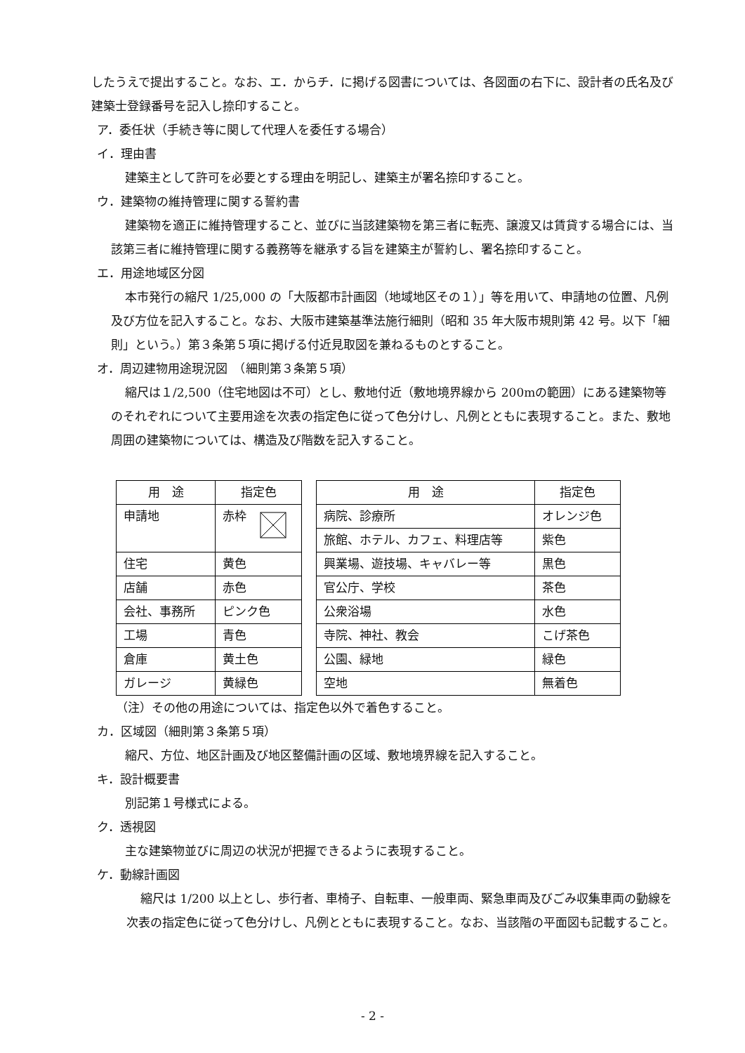したうえで提出すること。なお、エ．からチ．に掲げる図書については、各図面の右下に、設計者の氏名及び建築士登録番号を記入し捺印すること。
ア．委任状（手続き等に関して代理人を委任する場合）
イ．理由書
建築主として許可を必要とする理由を明記し、建築主が署名捺印すること。
ウ．建築物の維持管理に関する誓約書
建築物を適正に維持管理すること、並びに当該建築物を第三者に転売、譲渡又は賃貸する場合には、当該第三者に維持管理に関する義務等を継承する旨を建築主が誓約し、署名捺印すること。
エ．用途地域区分図
本市発行の縮尺 1/25,000 の「大阪都市計画図（地域地区その１）」等を用いて、申請地の位置、凡例及び方位を記入すること。なお、大阪市建築基準法施行細則（昭和 35 年大阪市規則第 42 号。以下「細則」という。）第３条第５項に掲げる付近見取図を兼ねるものとすること。
オ．周辺建物用途現況図　（細則第３条第５項）
縮尺は１/2,500（住宅地図は不可）とし、敷地付近（敷地境界線から 200mの範囲）にある建築物等のそれぞれについて主要用途を次表の指定色に従って色分けし、凡例とともに表現すること。また、敷地周囲の建築物については、構造及び階数を記入すること。
| 用 途 | 指定色 |
| --- | --- |
| 申請地 | 赤枠 |
| 住宅 | 黄色 |
| 店舗 | 赤色 |
| 会社、事務所 | ピンク色 |
| 工場 | 青色 |
| 倉庫 | 黄土色 |
| ガレージ | 黄緑色 |
| 用 途 | 指定色 |
| --- | --- |
| 病院、診療所 | オレンジ色 |
| 旅館、ホテル、カフェ、料理店等 | 紫色 |
| 興業場、遊技場、キャバレー等 | 黒色 |
| 官公庁、学校 | 茶色 |
| 公衆浴場 | 水色 |
| 寺院、神社、教会 | こげ茶色 |
| 公園、緑地 | 緑色 |
| 空地 | 無着色 |
（注）その他の用途については、指定色以外で着色すること。
カ．区域図（細則第３条第５項）
縮尺、方位、地区計画及び地区整備計画の区域、敷地境界線を記入すること。
キ．設計概要書
別記第１号様式による。
ク．透視図
主な建築物並びに周辺の状況が把握できるように表現すること。
ケ．動線計画図
縮尺は 1/200 以上とし、歩行者、車椅子、自転車、一般車両、緊急車両及びごみ収集車両の動線を次表の指定色に従って色分けし、凡例とともに表現すること。なお、当該階の平面図も記載すること。
- 2 -